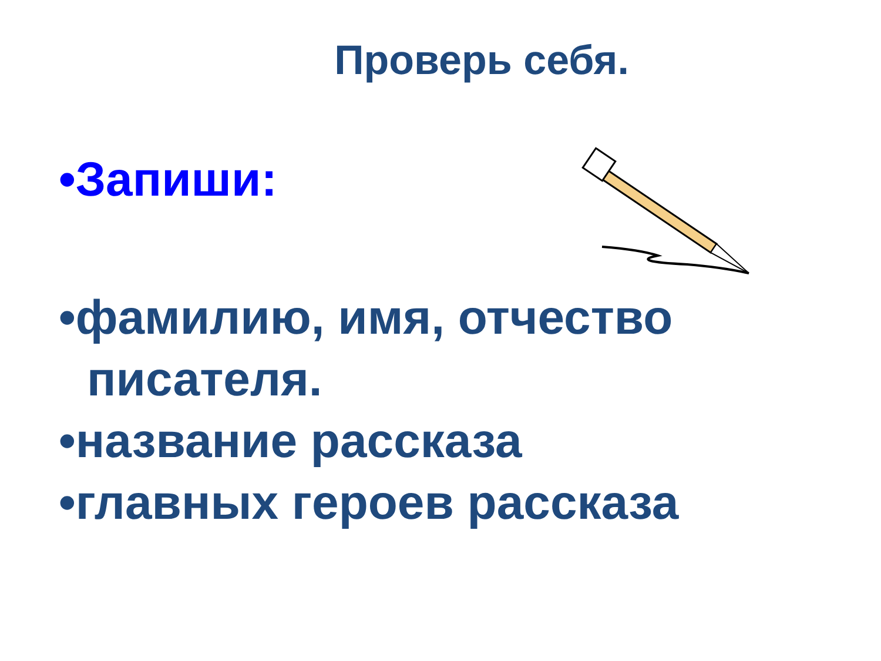Проверь себя.
•Запиши:
•фамилию, имя, отчество писателя.
•название рассказа
•главных героев рассказа